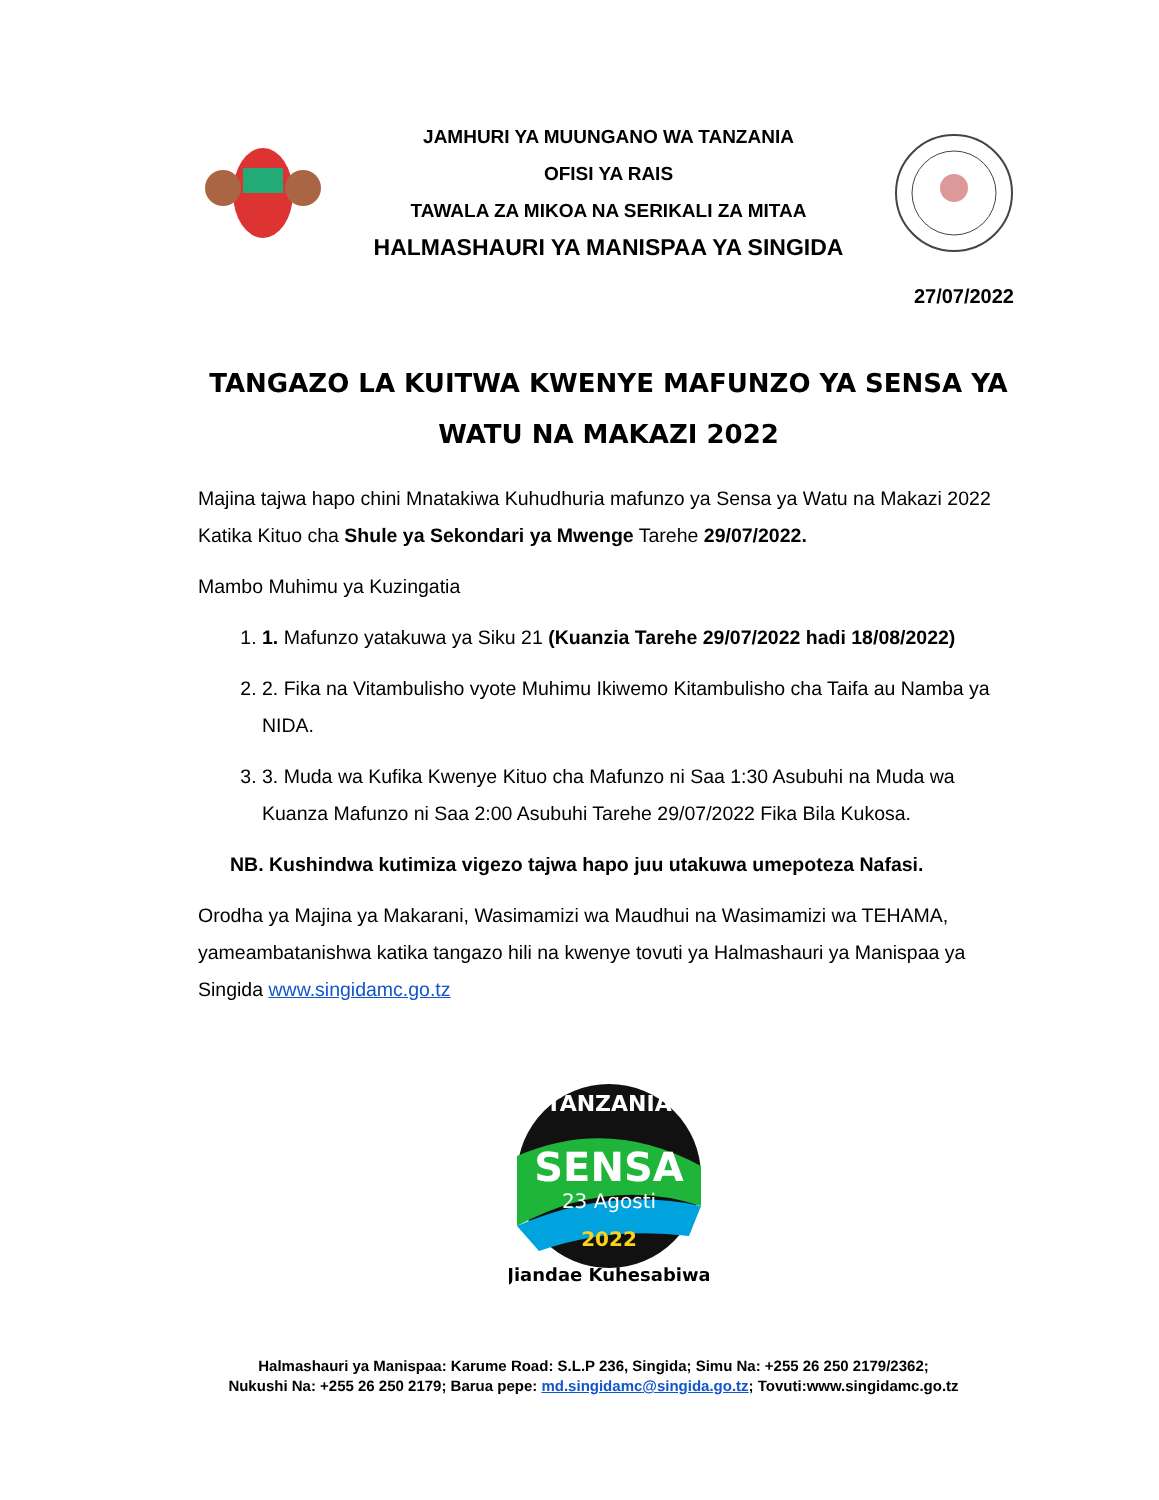JAMHURI YA MUUNGANO WA TANZANIA
OFISI YA RAIS
TAWALA ZA MIKOA NA SERIKALI ZA MITAA
HALMASHAURI YA MANISPAA YA SINGIDA
27/07/2022
TANGAZO LA KUITWA KWENYE MAFUNZO YA SENSA YA WATU NA MAKAZI 2022
Majina tajwa hapo chini Mnatakiwa Kuhudhuria mafunzo ya Sensa ya Watu na Makazi 2022 Katika Kituo cha Shule ya Sekondari ya Mwenge Tarehe 29/07/2022.
Mambo Muhimu ya Kuzingatia
1. 1. Mafunzo yatakuwa ya Siku 21 (Kuanzia Tarehe 29/07/2022 hadi 18/08/2022)
2. 2. Fika na Vitambulisho vyote Muhimu Ikiwemo Kitambulisho cha Taifa au Namba ya NIDA.
3. 3. Muda wa Kufika Kwenye Kituo cha Mafunzo ni Saa 1:30 Asubuhi na Muda wa Kuanza Mafunzo ni Saa 2:00 Asubuhi Tarehe 29/07/2022 Fika Bila Kukosa.
NB. Kushindwa kutimiza vigezo tajwa hapo juu utakuwa umepoteza Nafasi.
Orodha ya Majina ya Makarani, Wasimamizi wa Maudhui na Wasimamizi wa TEHAMA, yameambatanishwa katika tangazo hili na kwenye tovuti ya Halmashauri ya Manispaa ya Singida www.singidamc.go.tz
TANZANIA
SENSA
23 Agosti
2022
Jiandae Kuhesabiwa
Halmashauri ya Manispaa: Karume Road: S.L.P 236, Singida; Simu Na: +255 26 250 2179/2362;
Nukushi Na: +255 26 250 2179; Barua pepe: md.singidamc@singida.go.tz; Tovuti:www.singidamc.go.tz